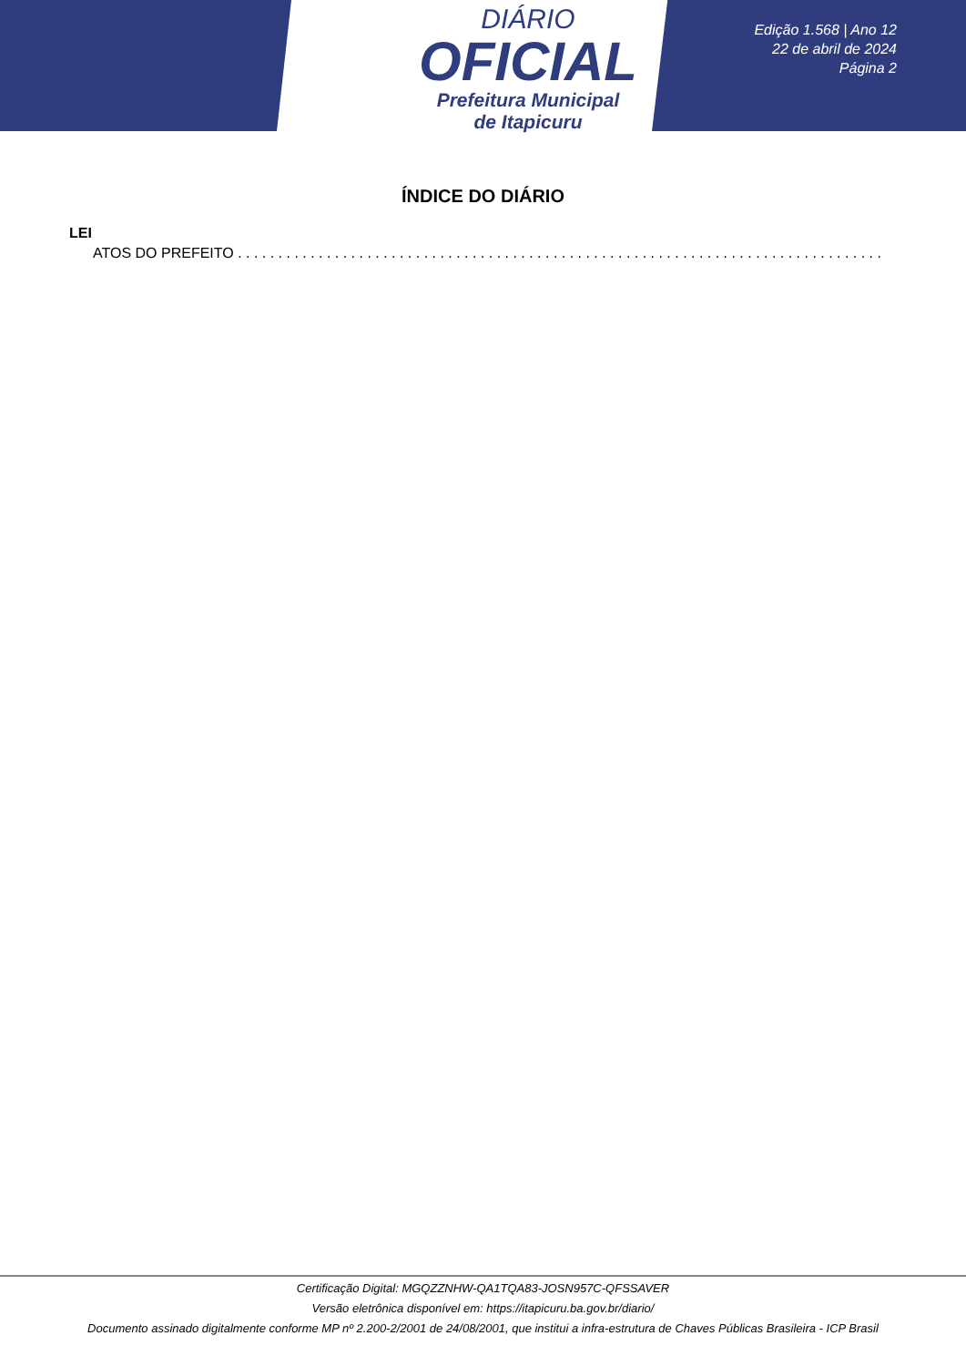DIÁRIO
OFICIAL
Prefeitura Municipal
de Itapicuru
Edição 1.568 | Ano 12
22 de abril de 2024
Página 2
ÍNDICE DO DIÁRIO
LEI
ATOS DO PREFEITO . . . . . . . . . . . . . . . . . . . . . . . . . . . . . . . . . . . . . . . . . . . . . . . . . . . . . . . . . . . . . . . . . . . . . . . . . . . . . . . .
Certificação Digital: MGQZZNHW-QA1TQA83-JOSN957C-QFSSAVER
Versão eletrônica disponível em: https://itapicuru.ba.gov.br/diario/
Documento assinado digitalmente conforme MP nº 2.200-2/2001 de 24/08/2001, que institui a infra-estrutura de Chaves Públicas Brasileira - ICP Brasil